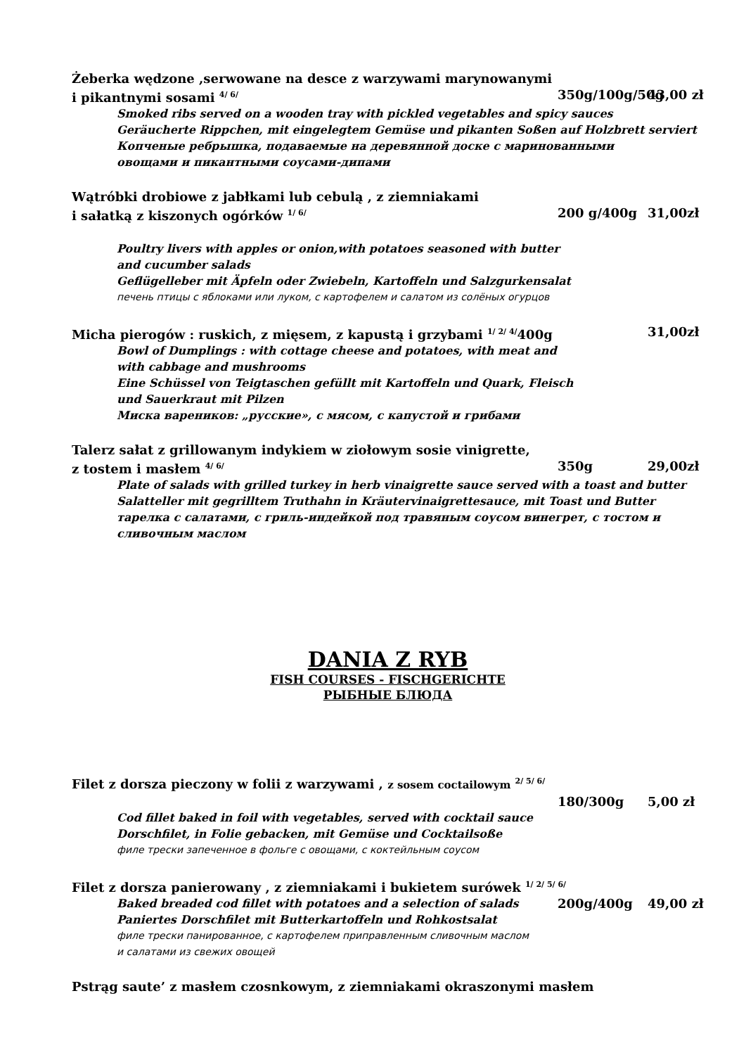Żeberka wędzone ,serwowane na desce z warzywami marynowanymi
i pikantnymi sosami <sup>4/ 6/</sup> 350g/100g/50g 43,00 zł
Smoked ribs served on a wooden tray with pickled vegetables and spicy sauces
Geräucherte Rippchen, mit eingelegtem Gemüse und pikanten Soßen auf Holzbrett serviert
Копченые ребрышка, подаваемые на деревянной доске с маринованными
овощами и пикантными соусами-дипами
Wątróbki drobiowe z jabłkami lub cebulą , z ziemniakami
i sałatką z kiszonych ogórków <sup>1/ 6/</sup> 200 g/400g 31,00zł
Poultry livers with apples or onion,with potatoes seasoned with butter
and cucumber salads
Geflügelleber mit Äpfeln oder Zwiebeln, Kartoffeln und Salzgurkensalat
печень птицы с яблоками или луком, с картофелем и салатом из солёных огурцов
Micha pierogów : ruskich, z mięsem, z kapustą i grzybami <sup>1/ 2/ 4/</sup>400g 31,00zł
Bowl of Dumplings : with cottage cheese and potatoes, with meat and
with cabbage and mushrooms
Eine Schüssel von Teigtaschen gefüllt mit Kartoffeln und Quark, Fleisch
und Sauerkraut mit Pilzen
Миска вареников: „русские», с мясом, с капустой и грибами
Talerz sałat z grillowanym indykiem w ziołowym sosie vinigrette,
z tostem i masłem <sup>4/ 6/</sup> 350g 29,00zł
Plate of salads with grilled turkey in herb vinaigrette sauce served with a toast and butter
Salatteller mit gegrilltem Truthahn in Kräutervinaigrettesauce, mit Toast und Butter
тарелка с салатами, с гриль-индейкой под травяным соусом винегрет, с тостом и
сливочным маслом
DANIA Z RYB
FISH COURSES - FISCHGERICHTE
РЫБНЫЕ БЛЮДА
Filet z dorsza pieczony w folii z warzywami , z sosem coctailowym <sup>2/ 5/ 6/</sup>
180/300g 5,00 zł
Cod fillet baked in foil with vegetables, served with cocktail sauce
Dorschfilet, in Folie gebacken, mit Gemüse und Cocktailsoße
филе трески запеченное в фольге с овощами, с коктейльным соусом
Filet z dorsza panierowany , z ziemniakami i bukietem surówek <sup>1/ 2/ 5/ 6/</sup>
Baked breaded cod fillet with potatoes and a selection of salads 200g/400g 49,00 zł
Paniertes Dorschfilet mit Butterkartoffeln und Rohkostsalat
филе трески панированное, с картофелем приправленным сливочным маслом
и салатами из свежих овощей
Pstrąg saute’ z masłem czosnkowym, z ziemniakami okraszonymi masłem